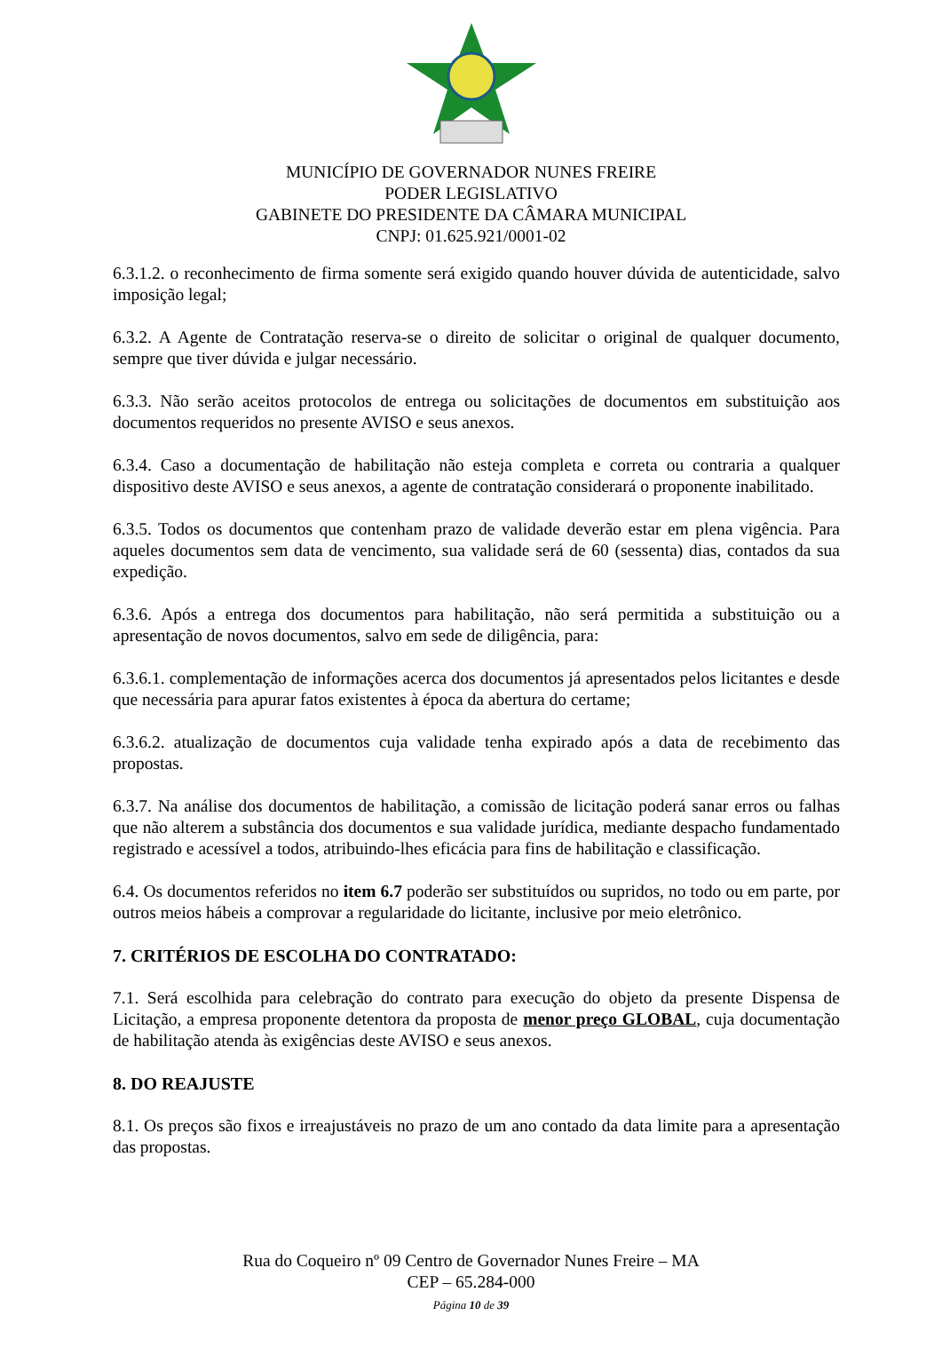MUNICÍPIO DE GOVERNADOR NUNES FREIRE
PODER LEGISLATIVO
GABINETE DO PRESIDENTE DA CÂMARA MUNICIPAL
CNPJ: 01.625.921/0001-02
6.3.1.2. o reconhecimento de firma somente será exigido quando houver dúvida de autenticidade, salvo imposição legal;
6.3.2. A Agente de Contratação reserva-se o direito de solicitar o original de qualquer documento, sempre que tiver dúvida e julgar necessário.
6.3.3. Não serão aceitos protocolos de entrega ou solicitações de documentos em substituição aos documentos requeridos no presente AVISO e seus anexos.
6.3.4. Caso a documentação de habilitação não esteja completa e correta ou contraria a qualquer dispositivo deste AVISO e seus anexos, a agente de contratação considerará o proponente inabilitado.
6.3.5. Todos os documentos que contenham prazo de validade deverão estar em plena vigência. Para aqueles documentos sem data de vencimento, sua validade será de 60 (sessenta) dias, contados da sua expedição.
6.3.6. Após a entrega dos documentos para habilitação, não será permitida a substituição ou a apresentação de novos documentos, salvo em sede de diligência, para:
6.3.6.1. complementação de informações acerca dos documentos já apresentados pelos licitantes e desde que necessária para apurar fatos existentes à época da abertura do certame;
6.3.6.2. atualização de documentos cuja validade tenha expirado após a data de recebimento das propostas.
6.3.7. Na análise dos documentos de habilitação, a comissão de licitação poderá sanar erros ou falhas que não alterem a substância dos documentos e sua validade jurídica, mediante despacho fundamentado registrado e acessível a todos, atribuindo-lhes eficácia para fins de habilitação e classificação.
6.4. Os documentos referidos no item 6.7 poderão ser substituídos ou supridos, no todo ou em parte, por outros meios hábeis a comprovar a regularidade do licitante, inclusive por meio eletrônico.
7. CRITÉRIOS DE ESCOLHA DO CONTRATADO:
7.1. Será escolhida para celebração do contrato para execução do objeto da presente Dispensa de Licitação, a empresa proponente detentora da proposta de menor preço GLOBAL, cuja documentação de habilitação atenda às exigências deste AVISO e seus anexos.
8. DO REAJUSTE
8.1. Os preços são fixos e irreajustáveis no prazo de um ano contado da data limite para a apresentação das propostas.
Rua do Coqueiro nº 09 Centro de Governador Nunes Freire – MA
CEP – 65.284-000
Página 10 de 39